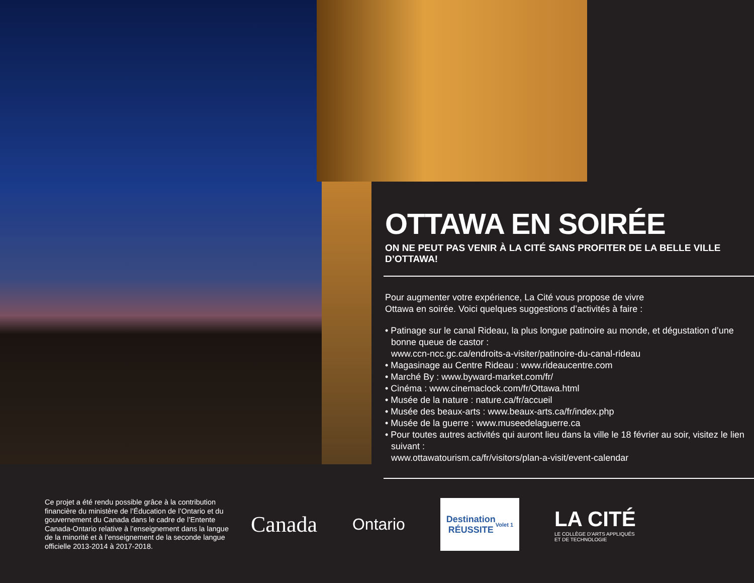OTTAWA EN SOIRÉE
ON NE PEUT PAS VENIR À LA CITÉ SANS PROFITER DE LA BELLE VILLE D’OTTAWA!
Pour augmenter votre expérience, La Cité vous propose de vivre
Ottawa en soirée. Voici quelques suggestions d’activités à faire :
• Patinage sur le canal Rideau, la plus longue patinoire au monde, et dégustation d’une bonne queue de castor :
www.ccn-ncc.gc.ca/endroits-a-visiter/patinoire-du-canal-rideau
• Magasinage au Centre Rideau : www.rideaucentre.com
• Marché By : www.byward-market.com/fr/
• Cinéma : www.cinemaclock.com/fr/Ottawa.html
• Musée de la nature : nature.ca/fr/accueil
• Musée des beaux-arts : www.beaux-arts.ca/fr/index.php
• Musée de la guerre : www.museedelaguerre.ca
• Pour toutes autres activités qui auront lieu dans la ville le 18 février au soir, visitez le lien suivant :
www.ottawatourism.ca/fr/visitors/plan-a-visit/event-calendar
Ce projet a été rendu possible grâce à la contribution financière du ministère de l’Éducation de l’Ontario et du gouvernement du Canada dans le cadre de l’Entente Canada-Ontario relative à l’enseignement dans la langue de la minorité et à l’enseignement de la seconde langue officielle 2013-2014 à 2017-2018.
Canada
Ontario
Destination
RÉUSSITE
Volet 1
LA CITÉ
LE COLLÈGE D’ARTS APPLIQUÉS
ET DE TECHNOLOGIE